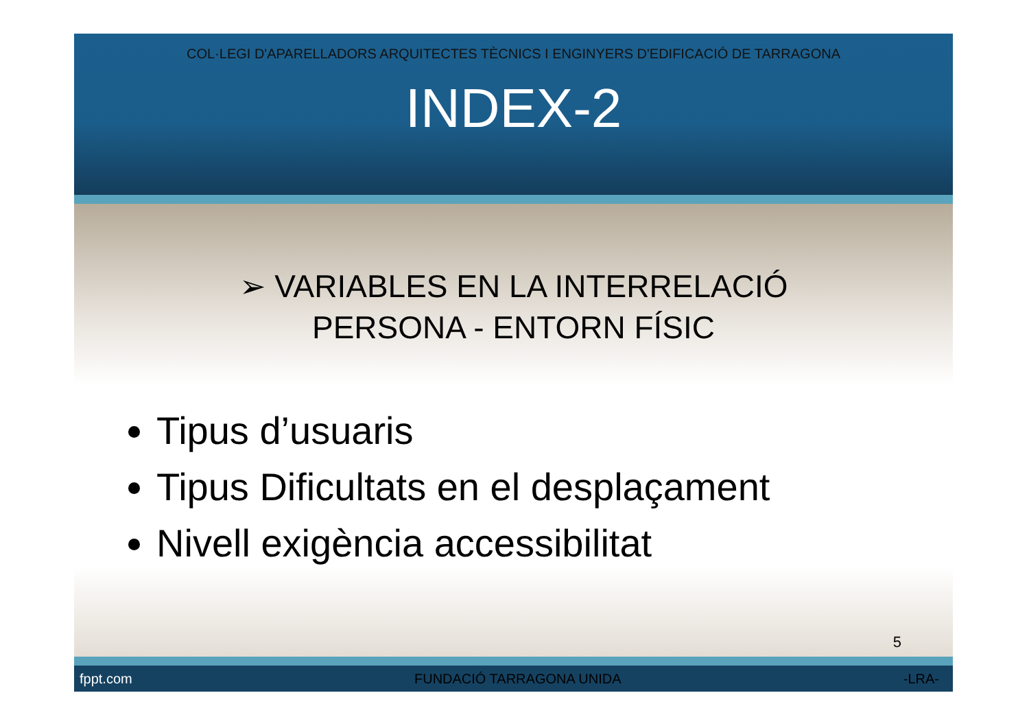COL·LEGI D'APARELLADORS ARQUITECTES TÈCNICS I ENGINYERS D'EDIFICACIÓ DE TARRAGONA
INDEX-2
➢ VARIABLES EN LA INTERRELACIÓ
PERSONA - ENTORN FÍSIC
Tipus d’usuaris
Tipus Dificultats en el desplaçament
Nivell exigència accessibilitat
5
fppt.com FUNDACIÓ TARRAGONA UNIDA -LRA-